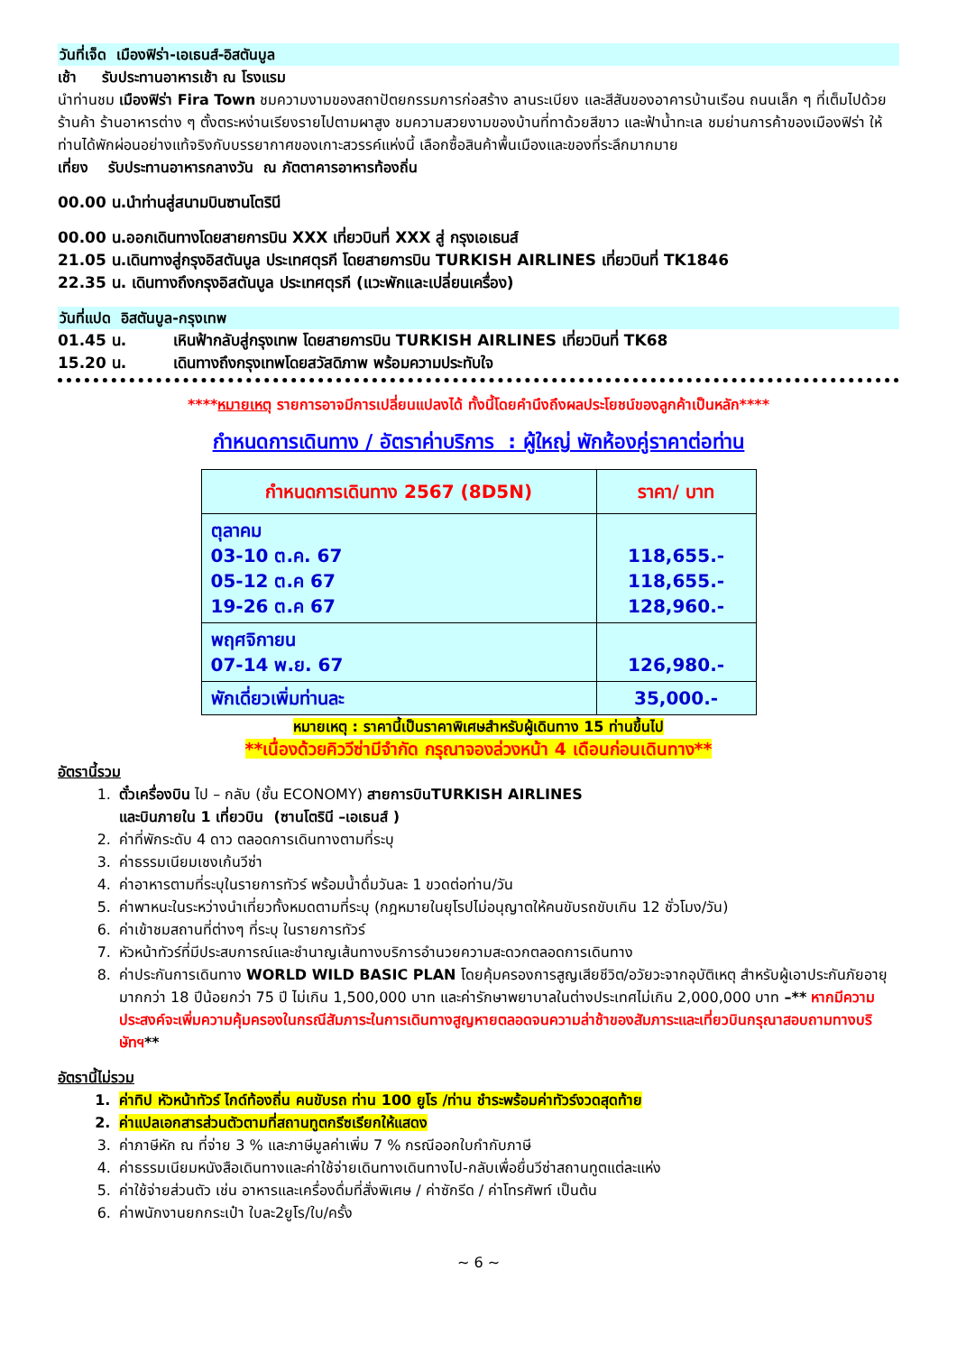วันที่เจ็ด เมืองฟิร่า-เอเธนส์-อิสตันบูล
เช้า รับประทานอาหารเช้า ณ โรงแรม
นำท่านชม เมืองฟิร่า Fira Town ชมความงามของสถาปัตยกรรมการก่อสร้าง ลานระเบียง และสีสันของอาคารบ้านเรือน ถนนเล็ก ๆ ที่เต็มไปด้วยร้านค้า ร้านอาหารต่าง ๆ ตั้งตระหง่านเรียงรายไปตามผาสูง ชมความสวยงามของบ้านที่ทาด้วยสีขาว และฟ้าน้ำทะเล ชมย่านการค้าของเมืองฟิร่า ให้ท่านได้พักผ่อนอย่างแท้จริงกับบรรยากาศของเกาะสวรรค์แห่งนี้ เลือกซื้อสินค้าพื้นเมืองและของที่ระลึกมากมาย
เที่ยง รับประทานอาหารกลางวัน ณ ภัตตาคารอาหารท้องถิ่น
00.00 น.นำท่านสู่สนามบินซานโตรินี
00.00 น.ออกเดินทางโดยสายการบิน XXX เที่ยวบินที่ XXX สู่ กรุงเอเธนส์
21.05 น.เดินทางสู่กรุงอิสตันบูล ประเทศตุรกี โดยสายการบิน TURKISH AIRLINES เที่ยวบินที่ TK1846
22.35 น. เดินทางถึงกรุงอิสตันบูล ประเทศตุรกี (แวะพักและเปลี่ยนเครื่อง)
วันที่แปด อิสตันบูล-กรุงเทพ
01.45 น. เหินฟ้ากลับสู่กรุงเทพ โดยสายการบิน TURKISH AIRLINES เที่ยวบินที่ TK68
15.20 น. เดินทางถึงกรุงเทพโดยสวัสดิภาพ พร้อมความประทับใจ
****หมายเหตุ รายการอาจมีการเปลี่ยนแปลงได้ ทั้งนี้โดยคำนึงถึงผลประโยชน์ของลูกค้าเป็นหลัก****
กำหนดการเดินทาง / อัตราค่าบริการ : ผู้ใหญ่ พักห้องคู่ราคาต่อท่าน
| กำหนดการเดินทาง 2567 (8D5N) | ราคา/ บาท |
| --- | --- |
| ตุลาคม 03-10 ต.ค. 67 05-12 ต.ค 67 19-26 ต.ค 67 | 118,655.- 118,655.- 128,960.- |
| พฤศจิกายน 07-14 พ.ย. 67 | 126,980.- |
| พักเดี่ยวเพิ่มท่านละ | 35,000.- |
หมายเหตุ : ราคานี้เป็นราคาพิเศษสำหรับผู้เดินทาง 15 ท่านขึ้นไป
**เนื่องด้วยคิววีซ่ามีจำกัด กรุณาจองล่วงหน้า 4 เดือนก่อนเดินทาง**
อัตรานี้รวม
1. ตั๋วเครื่องบิน ไป – กลับ (ชั้น ECONOMY) สายการบินTURKISH AIRLINES
และบินภายใน 1 เที่ยวบิน (ซานโตรินี –เอเธนส์ )
2. ค่าที่พักระดับ 4 ดาว ตลอดการเดินทางตามที่ระบุ
3. ค่าธรรมเนียมเชงเก้นวีซ่า
4. ค่าอาหารตามที่ระบุในรายการทัวร์ พร้อมน้ำดื่มวันละ 1 ขวดต่อท่าน/วัน
5. ค่าพาหนะในระหว่างนำเที่ยวทั้งหมดตามที่ระบุ (กฎหมายในยุโรปไม่อนุญาตให้คนขับรถขับเกิน 12 ชั่วโมง/วัน)
6. ค่าเข้าชมสถานที่ต่างๆ ที่ระบุ ในรายการทัวร์
7. หัวหน้าทัวร์ที่มีประสบการณ์และชำนาญเส้นทางบริการอำนวยความสะดวกตลอดการเดินทาง
8. ค่าประกันการเดินทาง WORLD WILD BASIC PLAN โดยคุ้มครองการสูญเสียชีวิต/อวัยวะจากอุบัติเหตุ สำหรับผู้เอาประกันภัยอายุมากกว่า 18 ปีน้อยกว่า 75 ปี ไม่เกิน 1,500,000 บาท และค่ารักษาพยาบาลในต่างประเทศไม่เกิน 2,000,000 บาท –** หากมีความประสงค์จะเพิ่มความคุ้มครองในกรณีสัมภาระในการเดินทางสูญหายตลอดจนความล่าช้าของสัมภาระและเที่ยวบินกรุณาสอบถามทางบริษัทฯ**
อัตรานี้ไม่รวม
1. ค่าทิป หัวหน้าทัวร์ ไกด์ท้องถิ่น คนขับรถ ท่าน 100 ยูโร /ท่าน ชำระพร้อมค่าทัวร์งวดสุดท้าย
2. ค่าแปลเอกสารส่วนตัวตามที่สถานทูตกรีซเรียกให้แสดง
3. ค่าภาษีหัก ณ ที่จ่าย 3 % และภาษีมูลค่าเพิ่ม 7 % กรณีออกใบกำกับภาษี
4. ค่าธรรมเนียมหนังสือเดินทางและค่าใช้จ่ายเดินทางเดินทางไป-กลับเพื่อยื่นวีซ่าสถานทูตแต่ละแห่ง
5. ค่าใช้จ่ายส่วนตัว เช่น อาหารและเครื่องดื่มที่สั่งพิเศษ / ค่าซักรีด / ค่าโทรศัพท์ เป็นต้น
6. ค่าพนักงานยกกระเป๋า ใบละ2ยูโร/ใบ/ครั้ง
~ 6 ~